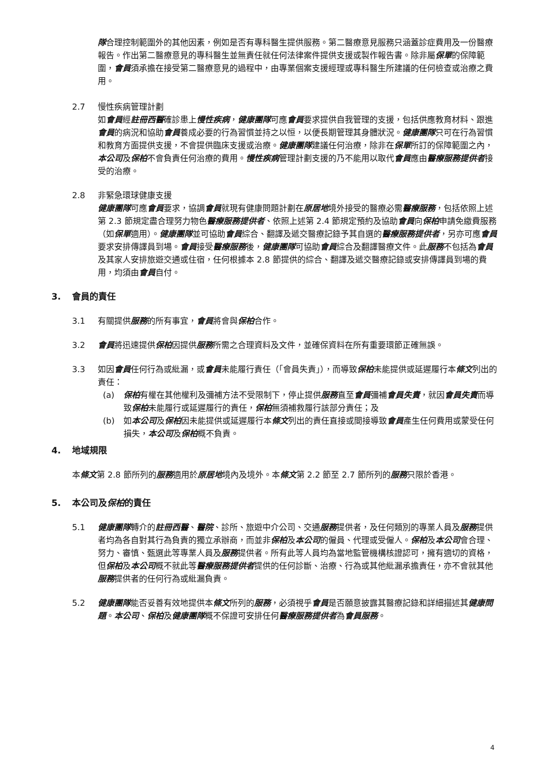隊合理控制範圍外的其他因素，例如是否有專科醫生提供服務。第二醫療意見服務只涵蓋診症費用及一份醫療報告。作出第二醫療意見的專科醫生並無責任就任何法律案件提供支援或製作報告書。除非屬保單的保障範圍，會員須承擔在接受第二醫療意見的過程中，由專業個案支援經理或專科醫生所建議的任何檢查或治療之費用。
2.7 慢性疾病管理計劃
如會員經註冊西醫確診患上慢性疾病，健康團隊可應會員要求提供自我管理的支援，包括供應教育材料、跟進會員的病況和協助會員養成必要的行為習慣並持之以恒，以便長期管理其身體狀況。健康團隊只可在行為習慣和教育方面提供支援，不會提供臨床支援或治療。健康團隊建議任何治療，除非在保單所訂的保障範圍之內，本公司及保柏不會負責任何治療的費用。慢性疾病管理計劃支援的乃不能用以取代會員應由醫療服務提供者接受的治療。
2.8 非緊急環球健康支援
健康團隊可應會員要求，協調會員就現有健康問題計劃在原居地境外接受的醫療必需醫療服務，包括依照上述第 2.3 節規定盡合理努力物色醫療服務提供者、依照上述第 2.4 節規定預約及協助會員向保柏申請免繳費服務（如保單適用）。健康團隊並可協助會員綜合、翻譯及遞交醫療記錄予其自選的醫療服務提供者，另亦可應會員要求安排傳譯員到場。會員接受醫療服務後，健康團隊可協助會員綜合及翻譯醫療文件。此服務不包括為會員及其家人安排旅遊交通或住宿，任何根據本 2.8 節提供的綜合、翻譯及遞交醫療記錄或安排傳譯員到場的費用，均須由會員自付。
3. 會員的責任
3.1 有關提供服務的所有事宜，會員將會與保柏合作。
3.2 會員將迅速提供保柏因提供服務所需之合理資料及文件，並確保資料在所有重要環節正確無誤。
3.3 如因會員任何行為或紕漏，或會員未能履行責任（「會員失責」），而導致保柏未能提供或延遲履行本條文列出的責任：
(a) 保柏有權在其他權利及彌補方法不受限制下，停止提供服務直至會員彌補會員失責，就因會員失責而導致保柏未能履行或延遲履行的責任，保柏無須補救履行該部分責任；及
(b) 如本公司及保柏因未能提供或延遲履行本條文列出的責任直接或間接導致會員產生任何費用或蒙受任何損失，本公司及保柏概不負責。
4. 地域規限
本條文第 2.8 節所列的服務適用於原居地境內及境外。本條文第 2.2 節至 2.7 節所列的服務只限於香港。
5. 本公司及保柏的責任
5.1 健康團隊轉介的註冊西醫、醫院、診所、旅遊中介公司、交通服務提供者，及任何類別的專業人員及服務提供者均為各自對其行為負責的獨立承辦商，而並非保柏及本公司的僱員、代理或受僱人。保柏及本公司會合理、努力、審慎、甄選此等專業人員及服務提供者。所有此等人員均為當地監管機構核證認可，擁有適切的資格，但保柏及本公司概不就此等醫療服務提供者提供的任何診斷、治療、行為或其他紕漏承擔責任，亦不會就其他服務提供者的任何行為或紕漏負責。
5.2 健康團隊能否妥善有效地提供本條文所列的服務，必須視乎會員是否願意披露其醫療記錄和詳細描述其健康問題。本公司、保柏及健康團隊概不保證可安排任何醫療服務提供者為會員服務。
4